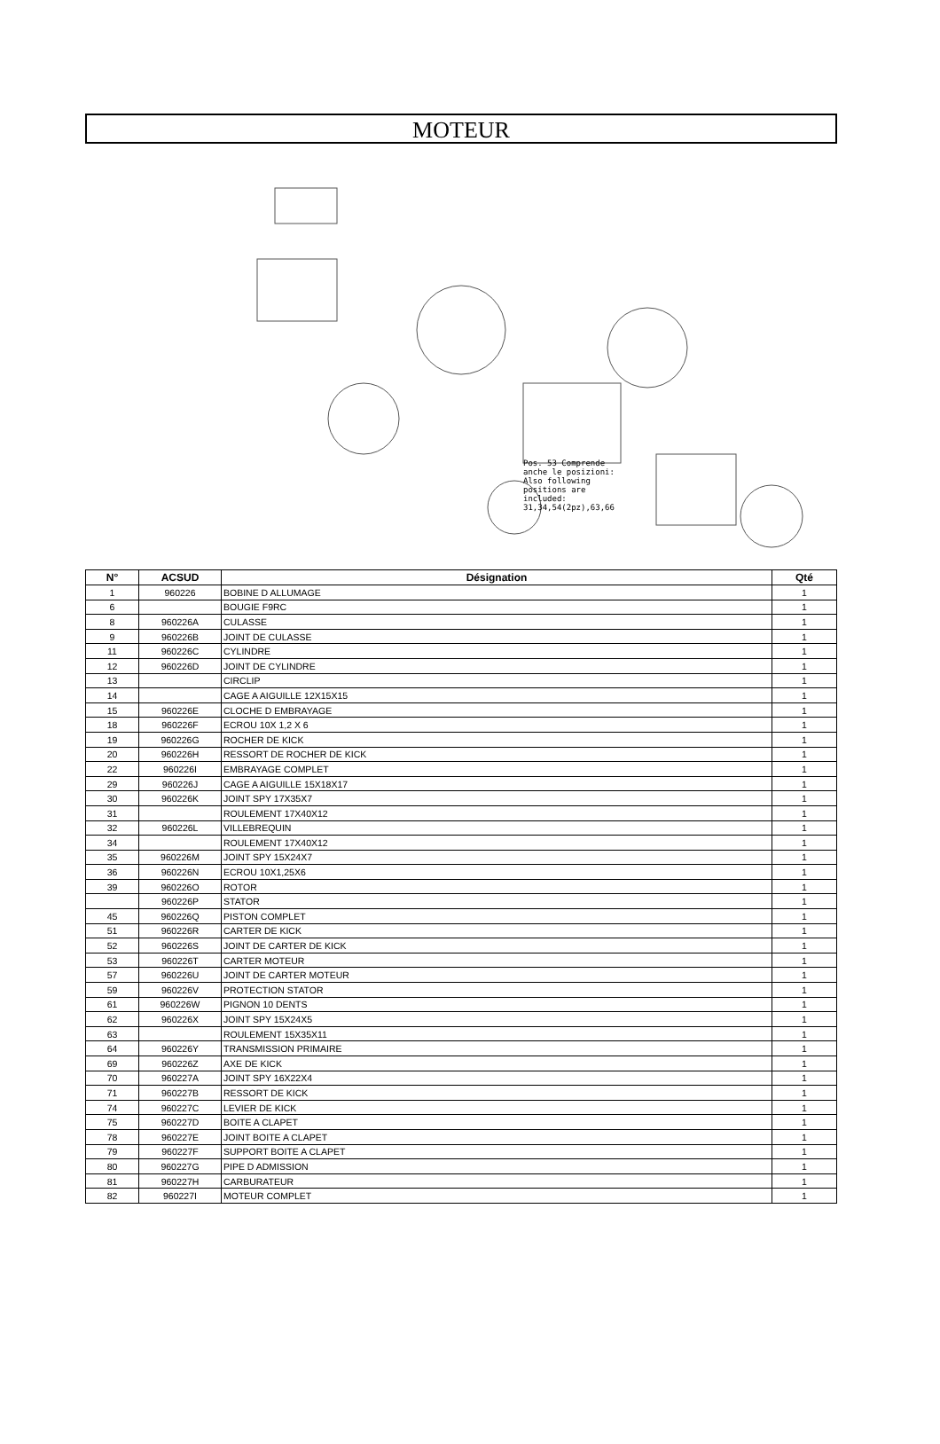MOTEUR
Pos. 53 Comprende anche le posizioni: Also following positions are included: 31,34,54(2pz),63,66
| N° | ACSUD | Désignation | Qté |
| --- | --- | --- | --- |
| 1 | 960226 | BOBINE D ALLUMAGE | 1 |
| 6 | | BOUGIE F9RC | 1 |
| 8 | 960226A | CULASSE | 1 |
| 9 | 960226B | JOINT DE CULASSE | 1 |
| 11 | 960226C | CYLINDRE | 1 |
| 12 | 960226D | JOINT DE CYLINDRE | 1 |
| 13 | | CIRCLIP | 1 |
| 14 | | CAGE A AIGUILLE 12X15X15 | 1 |
| 15 | 960226E | CLOCHE D EMBRAYAGE | 1 |
| 18 | 960226F | ECROU 10X 1,2 X 6 | 1 |
| 19 | 960226G | ROCHER DE KICK | 1 |
| 20 | 960226H | RESSORT DE ROCHER DE KICK | 1 |
| 22 | 960226I | EMBRAYAGE COMPLET | 1 |
| 29 | 960226J | CAGE A AIGUILLE 15X18X17 | 1 |
| 30 | 960226K | JOINT SPY 17X35X7 | 1 |
| 31 | | ROULEMENT 17X40X12 | 1 |
| 32 | 960226L | VILLEBREQUIN | 1 |
| 34 | | ROULEMENT 17X40X12 | 1 |
| 35 | 960226M | JOINT SPY 15X24X7 | 1 |
| 36 | 960226N | ECROU 10X1,25X6 | 1 |
| 39 | 960226O | ROTOR | 1 |
| | 960226P | STATOR | 1 |
| 45 | 960226Q | PISTON COMPLET | 1 |
| 51 | 960226R | CARTER DE KICK | 1 |
| 52 | 960226S | JOINT DE CARTER DE KICK | 1 |
| 53 | 960226T | CARTER MOTEUR | 1 |
| 57 | 960226U | JOINT DE CARTER MOTEUR | 1 |
| 59 | 960226V | PROTECTION STATOR | 1 |
| 61 | 960226W | PIGNON 10 DENTS | 1 |
| 62 | 960226X | JOINT SPY 15X24X5 | 1 |
| 63 | | ROULEMENT 15X35X11 | 1 |
| 64 | 960226Y | TRANSMISSION PRIMAIRE | 1 |
| 69 | 960226Z | AXE DE KICK | 1 |
| 70 | 960227A | JOINT SPY 16X22X4 | 1 |
| 71 | 960227B | RESSORT DE KICK | 1 |
| 74 | 960227C | LEVIER DE KICK | 1 |
| 75 | 960227D | BOITE A CLAPET | 1 |
| 78 | 960227E | JOINT BOITE A CLAPET | 1 |
| 79 | 960227F | SUPPORT BOITE A CLAPET | 1 |
| 80 | 960227G | PIPE D ADMISSION | 1 |
| 81 | 960227H | CARBURATEUR | 1 |
| 82 | 960227I | MOTEUR COMPLET | 1 |